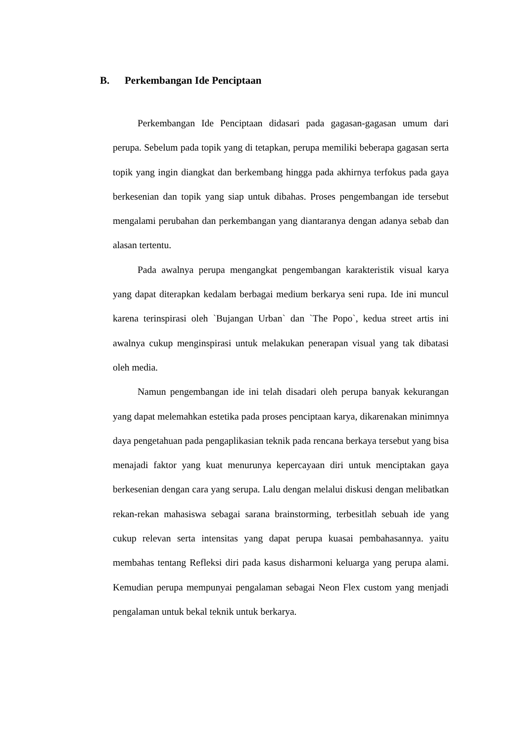B. Perkembangan Ide Penciptaan
Perkembangan Ide Penciptaan didasari pada gagasan-gagasan umum dari perupa. Sebelum pada topik yang di tetapkan, perupa memiliki beberapa gagasan serta topik yang ingin diangkat dan berkembang hingga pada akhirnya terfokus pada gaya berkesenian dan topik yang siap untuk dibahas. Proses pengembangan ide tersebut mengalami perubahan dan perkembangan yang diantaranya dengan adanya sebab dan alasan tertentu.
Pada awalnya perupa mengangkat pengembangan karakteristik visual karya yang dapat diterapkan kedalam berbagai medium berkarya seni rupa. Ide ini muncul karena terinspirasi oleh `Bujangan Urban` dan `The Popo`, kedua street artis ini awalnya cukup menginspirasi untuk melakukan penerapan visual yang tak dibatasi oleh media.
Namun pengembangan ide ini telah disadari oleh perupa banyak kekurangan yang dapat melemahkan estetika pada proses penciptaan karya, dikarenakan minimnya daya pengetahuan pada pengaplikasian teknik pada rencana berkaya tersebut yang bisa menajadi faktor yang kuat menurunya kepercayaan diri untuk menciptakan gaya berkesenian dengan cara yang serupa. Lalu dengan melalui diskusi dengan melibatkan rekan-rekan mahasiswa sebagai sarana brainstorming, terbesitlah sebuah ide yang cukup relevan serta intensitas yang dapat perupa kuasai pembahasannya. yaitu membahas tentang Refleksi diri pada kasus disharmoni keluarga yang perupa alami. Kemudian perupa mempunyai pengalaman sebagai Neon Flex custom yang menjadi pengalaman untuk bekal teknik untuk berkarya.